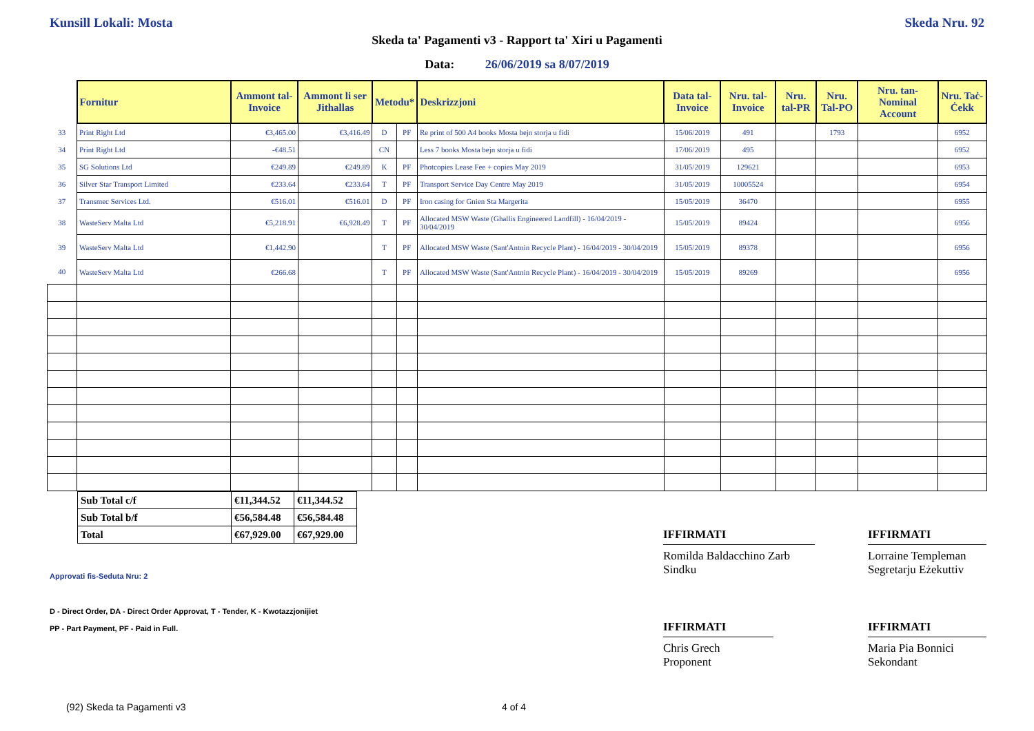Kunsill Lokali: Mosta Skeda Nru. 92
Skeda ta' Pagamenti v3 - Rapport ta' Xiri u Pagamenti
Data: 26/06/2019 sa 8/07/2019
| | Fornitur | Ammont tal-Invoice | Ammont li ser Jithallas | Metodu* | | Deskrizzjoni | Data tal-Invoice | Nru. tal-Invoice | Nru. tal-PR | Nru. Tal-PO | Nru. tan-Nominal Account | Nru. Taċ-Ċekk |
| 33 | Print Right Ltd | €3,465.00 | €3,416.49 | D | PF | Re print of 500 A4 books Mosta bejn storja u fidi | 15/06/2019 | 491 | | 1793 | | 6952 |
| 34 | Print Right Ltd | -€48.51 | | CN | | Less 7 books Mosta bejn storja u fidi | 17/06/2019 | 495 | | | | 6952 |
| 35 | SG Solutions Ltd | €249.89 | €249.89 | K | PF | Photcopies Lease Fee + copies May 2019 | 31/05/2019 | 129621 | | | | 6953 |
| 36 | Silver Star Transport Limited | €233.64 | €233.64 | T | PF | Transport Service Day Centre May 2019 | 31/05/2019 | 10005524 | | | | 6954 |
| 37 | Transmec Services Ltd. | €516.01 | €516.01 | D | PF | Iron casing for Gnien Sta Margerita | 15/05/2019 | 36470 | | | | 6955 |
| 38 | WasteServ Malta Ltd | €5,218.91 | €6,928.49 | T | PF | Allocated MSW Waste (Ghallis Engineered Landfill) - 16/04/2019 - 30/04/2019 | 15/05/2019 | 89424 | | | | 6956 |
| 39 | WasteServ Malta Ltd | €1,442.90 | | T | PF | Allocated MSW Waste (Sant'Antnin Recycle Plant) - 16/04/2019 - 30/04/2019 | 15/05/2019 | 89378 | | | | 6956 |
| 40 | WasteServ Malta Ltd | €266.68 | | T | PF | Allocated MSW Waste (Sant'Antnin Recycle Plant) - 16/04/2019 - 30/04/2019 | 15/05/2019 | 89269 | | | | 6956 |
| Sub Total c/f | €11,344.52 | €11,344.52 |
| Sub Total b/f | €56,584.48 | €56,584.48 |
| Total | €67,929.00 | €67,929.00 |
Approvati fis-Seduta Nru: 2
D - Direct Order, DA - Direct Order Approvat, T - Tender, K - Kwotazzjonijiet
PP - Part Payment, PF - Paid in Full.
IFFIRMATI
Romilda Baldacchino Zarb
Sindku
IFFIRMATI
Lorraine Templeman
Segretarju Eżekuttiv
IFFIRMATI
Chris Grech
Proponent
IFFIRMATI
Maria Pia Bonnici
Sekondant
(92) Skeda ta Pagamenti v3 4 of 4